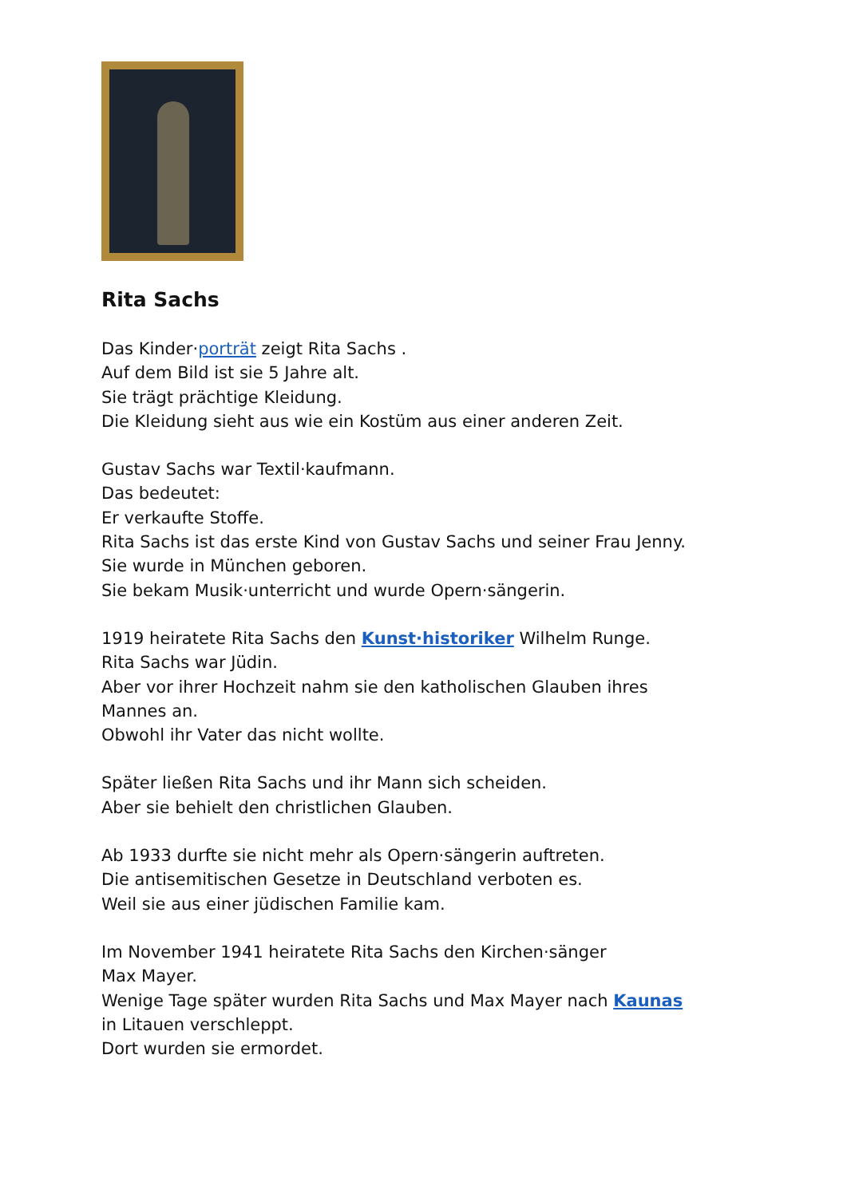Rita Sachs
Das Kinder·porträt zeigt Rita Sachs .
Auf dem Bild ist sie 5 Jahre alt.
Sie trägt prächtige Kleidung.
Die Kleidung sieht aus wie ein Kostüm aus einer anderen Zeit.
Gustav Sachs war Textil·kaufmann.
Das bedeutet:
Er verkaufte Stoffe.
Rita Sachs ist das erste Kind von Gustav Sachs und seiner Frau Jenny.
Sie wurde in München geboren.
Sie bekam Musik·unterricht und wurde Opern·sängerin.
1919 heiratete Rita Sachs den Kunst·historiker Wilhelm Runge.
Rita Sachs war Jüdin.
Aber vor ihrer Hochzeit nahm sie den katholischen Glauben ihres
Mannes an.
Obwohl ihr Vater das nicht wollte.
Später ließen Rita Sachs und ihr Mann sich scheiden.
Aber sie behielt den christlichen Glauben.
Ab 1933 durfte sie nicht mehr als Opern·sängerin auftreten.
Die antisemitischen Gesetze in Deutschland verboten es.
Weil sie aus einer jüdischen Familie kam.
Im November 1941 heiratete Rita Sachs den Kirchen·sänger
Max Mayer.
Wenige Tage später wurden Rita Sachs und Max Mayer nach Kaunas
in Litauen verschleppt.
Dort wurden sie ermordet.